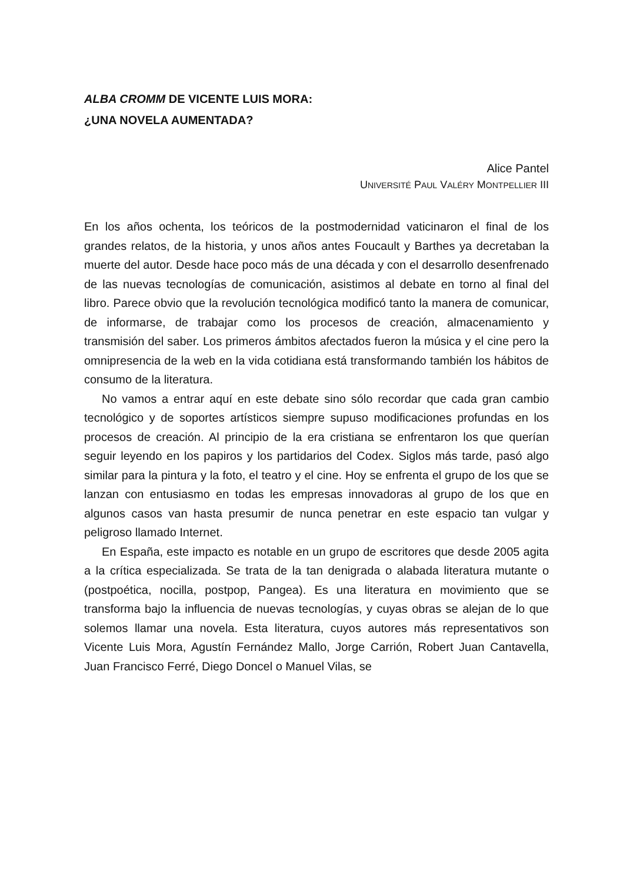ALBA CROMM DE VICENTE LUIS MORA:
¿UNA NOVELA AUMENTADA?
Alice Pantel
UNIVERSITÉ PAUL VALÉRY MONTPELLIER III
En los años ochenta, los teóricos de la postmodernidad vaticinaron el final de los grandes relatos, de la historia, y unos años antes Foucault y Barthes ya decretaban la muerte del autor. Desde hace poco más de una década y con el desarrollo desenfrenado de las nuevas tecnologías de comunicación, asistimos al debate en torno al final del libro. Parece obvio que la revolución tecnológica modificó tanto la manera de comunicar, de informarse, de trabajar como los procesos de creación, almacenamiento y transmisión del saber. Los primeros ámbitos afectados fueron la música y el cine pero la omnipresencia de la web en la vida cotidiana está transformando también los hábitos de consumo de la literatura.
No vamos a entrar aquí en este debate sino sólo recordar que cada gran cambio tecnológico y de soportes artísticos siempre supuso modificaciones profundas en los procesos de creación. Al principio de la era cristiana se enfrentaron los que querían seguir leyendo en los papiros y los partidarios del Codex. Siglos más tarde, pasó algo similar para la pintura y la foto, el teatro y el cine. Hoy se enfrenta el grupo de los que se lanzan con entusiasmo en todas les empresas innovadoras al grupo de los que en algunos casos van hasta presumir de nunca penetrar en este espacio tan vulgar y peligroso llamado Internet.
En España, este impacto es notable en un grupo de escritores que desde 2005 agita a la crítica especializada. Se trata de la tan denigrada o alabada literatura mutante o (postpoética, nocilla, postpop, Pangea). Es una literatura en movimiento que se transforma bajo la influencia de nuevas tecnologías, y cuyas obras se alejan de lo que solemos llamar una novela. Esta literatura, cuyos autores más representativos son Vicente Luis Mora, Agustín Fernández Mallo, Jorge Carrión, Robert Juan Cantavella, Juan Francisco Ferré, Diego Doncel o Manuel Vilas, se